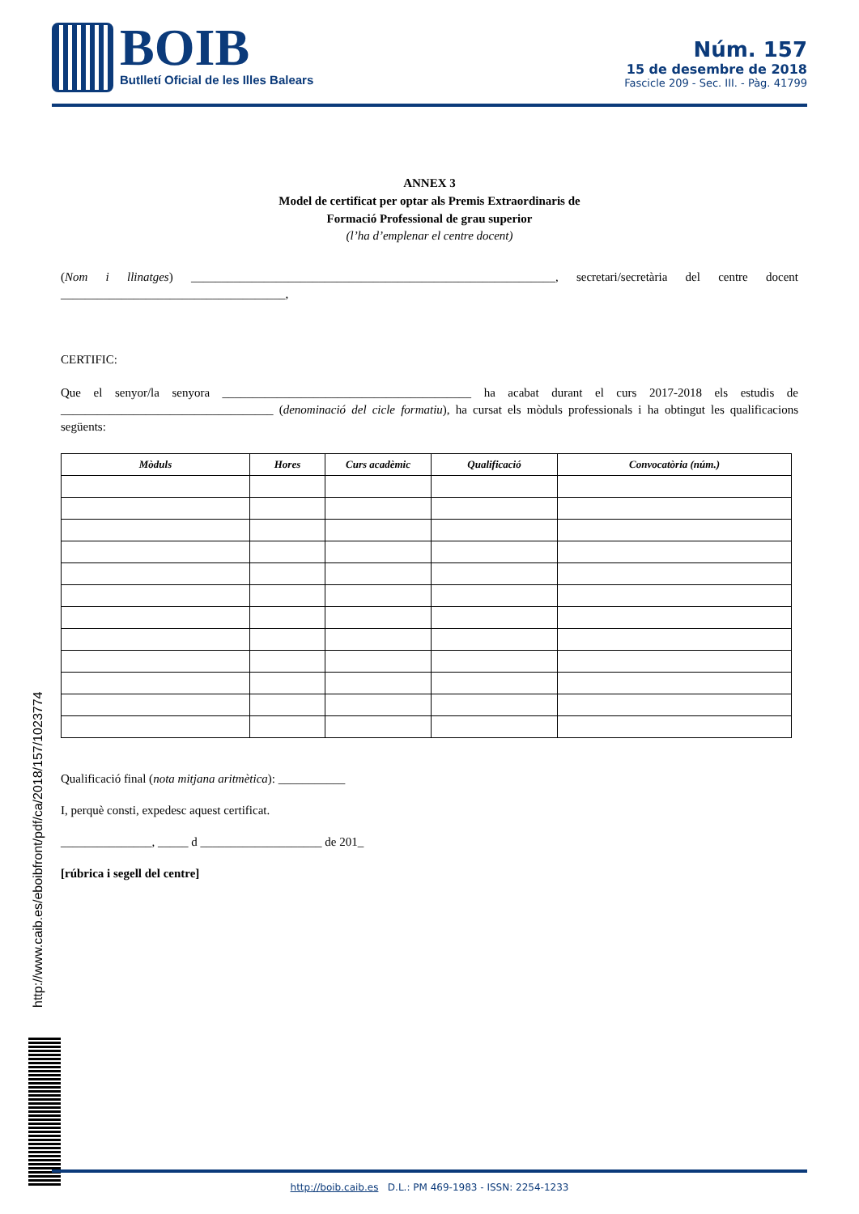BOIB
Butlletí Oficial de les Illes Balears
Núm. 157
15 de desembre de 2018
Fascicle 209 - Sec. III. - Pàg. 41799
ANNEX 3
Model de certificat per optar als Premis Extraordinaris de
Formació Professional de grau superior
(l’ha d’emplenar el centre docent)
(Nom i llinatges) ____________________________________________________________, secretari/secretària del centre docent _____________________________________,
CERTIFIC:
Que el senyor/la senyora _________________________________________ ha acabat durant el curs 2017-2018 els estudis de ___________________________________ (denominació del cicle formatiu), ha cursat els mòduls professionals i ha obtingut les qualificacions següents:
| Mòduls | Hores | Curs acadèmic | Qualificació | Convocatòria (núm.) |
| --- | --- | --- | --- | --- |
Qualificació final (nota mitjana aritmètica): ___________
I, perquè consti, expedesc aquest certificat.
_______________, _____ d ____________________ de 201_
[rúbrica i segell del centre]
http://www.caib.es/eboibfront/pdf/ca/2018/157/1023774
http://boib.caib.es D.L.: PM 469-1983 - ISSN: 2254-1233